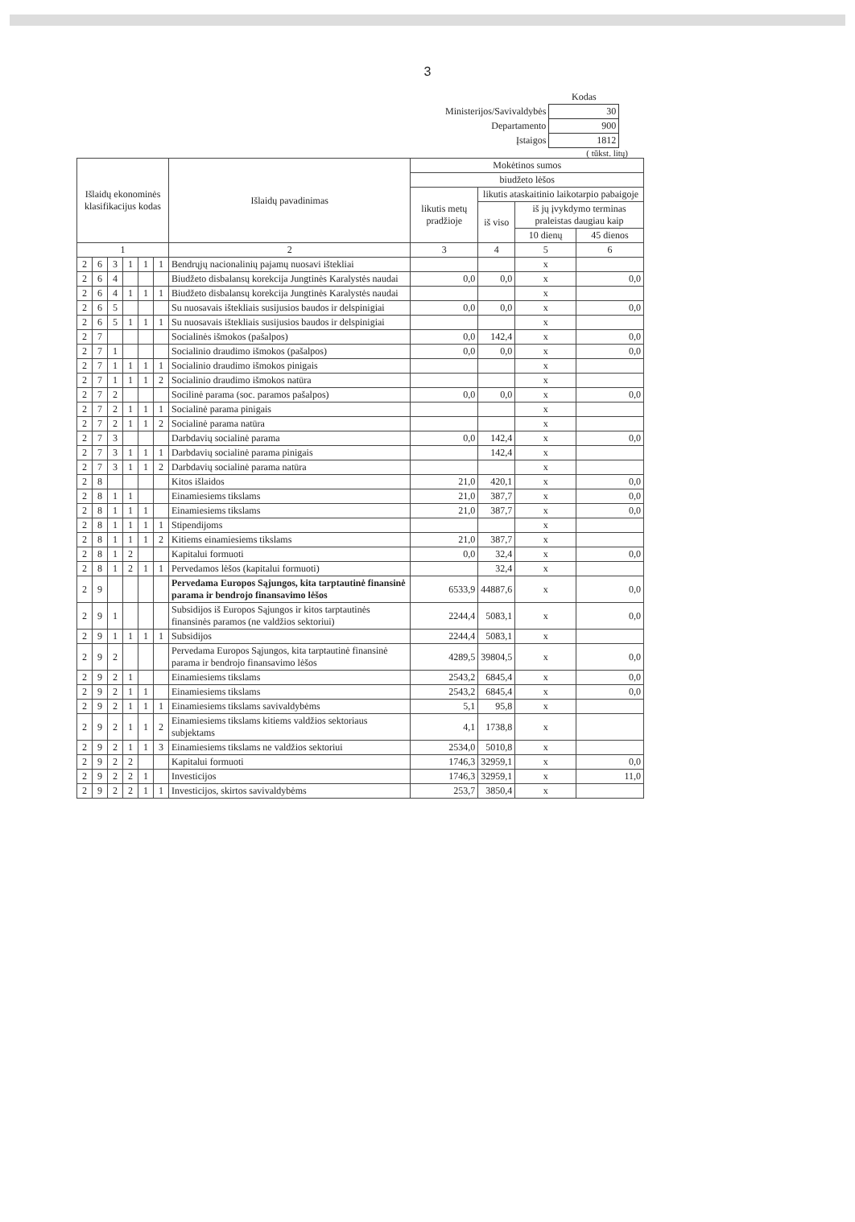3
| | Kodas |
| Ministerijos/Savivaldybės | 30 |
| Departamento | 900 |
| Įstaigos | 1812 |
( tūkst. litų)
| Išlaidų ekonominės klasifikacijus kodas | | | | | | Išlaidų pavadinimas | Mokėtinos sumos | | | |
| --- | --- | --- | --- | --- | --- | --- | --- | --- | --- | --- |
| | | | | | | | biudžeto lėšos | | | |
| | | | | | | | likutis metų pradžioje | likutis ataskaitinio laikotarpio pabaigoje | | |
| | | | | | | | | iš viso | iš jų įvykdymo terminas praleistas daugiau kaip | |
| | | | | | | | | | 10 dienų | 45 dienos |
| 1 | | | | | | 2 | 3 | 4 | 5 | 6 |
| 2 | 6 | 3 | 1 | 1 | 1 | Bendrųjų nacionalinių pajamų nuosavi ištekliai | | | x | |
| 2 | 6 | 4 | | | | Biudžeto disbalansų korekcija Jungtinės Karalystės naudai | 0,0 | 0,0 | x | 0,0 |
| 2 | 6 | 4 | 1 | 1 | 1 | Biudžeto disbalansų korekcija Jungtinės Karalystės naudai | | | x | |
| 2 | 6 | 5 | | | | Su nuosavais ištekliais susijusios baudos ir delspinigiai | 0,0 | 0,0 | x | 0,0 |
| 2 | 6 | 5 | 1 | 1 | 1 | Su nuosavais ištekliais susijusios baudos ir delspinigiai | | | x | |
| 2 | 7 | | | | | Socialinės išmokos (pašalpos) | 0,0 | 142,4 | x | 0,0 |
| 2 | 7 | 1 | | | | Socialinio draudimo išmokos (pašalpos) | 0,0 | 0,0 | x | 0,0 |
| 2 | 7 | 1 | 1 | 1 | 1 | Socialinio draudimo išmokos pinigais | | | x | |
| 2 | 7 | 1 | 1 | 1 | 2 | Socialinio draudimo išmokos natūra | | | x | |
| 2 | 7 | 2 | | | | Socilinė parama (soc. paramos pašalpos) | 0,0 | 0,0 | x | 0,0 |
| 2 | 7 | 2 | 1 | 1 | 1 | Socialinė parama pinigais | | | x | |
| 2 | 7 | 2 | 1 | 1 | 2 | Socialinė parama natūra | | | x | |
| 2 | 7 | 3 | | | | Darbdavių socialinė parama | 0,0 | 142,4 | x | 0,0 |
| 2 | 7 | 3 | 1 | 1 | 1 | Darbdavių socialinė parama pinigais | | 142,4 | x | |
| 2 | 7 | 3 | 1 | 1 | 2 | Darbdavių socialinė parama natūra | | | x | |
| 2 | 8 | | | | | Kitos išlaidos | 21,0 | 420,1 | x | 0,0 |
| 2 | 8 | 1 | 1 | | | Einamiesiems tikslams | 21,0 | 387,7 | x | 0,0 |
| 2 | 8 | 1 | 1 | 1 | | Einamiesiems tikslams | 21,0 | 387,7 | x | 0,0 |
| 2 | 8 | 1 | 1 | 1 | 1 | Stipendijoms | | | x | |
| 2 | 8 | 1 | 1 | 1 | 2 | Kitiems einamiesiems tikslams | 21,0 | 387,7 | x | |
| 2 | 8 | 1 | 2 | | | Kapitalui formuoti | 0,0 | 32,4 | x | 0,0 |
| 2 | 8 | 1 | 2 | 1 | 1 | Pervedamos lėšos (kapitalui formuoti) | | 32,4 | x | |
| 2 | 9 | | | | | Pervedama Europos Sąjungos, kita tarptautinė finansinė parama ir bendrojo finansavimo lėšos | 6533,9 | 44887,6 | x | 0,0 |
| 2 | 9 | 1 | | | | Subsidijos iš Europos Sąjungos ir kitos tarptautinės finansinės paramos (ne valdžios sektoriui) | 2244,4 | 5083,1 | x | 0,0 |
| 2 | 9 | 1 | 1 | 1 | 1 | Subsidijos | 2244,4 | 5083,1 | x | |
| 2 | 9 | 2 | | | | Pervedama Europos Sąjungos, kita tarptautinė finansinė parama ir bendrojo finansavimo lėšos | 4289,5 | 39804,5 | x | 0,0 |
| 2 | 9 | 2 | 1 | | | Einamiesiems tikslams | 2543,2 | 6845,4 | x | 0,0 |
| 2 | 9 | 2 | 1 | 1 | | Einamiesiems tikslams | 2543,2 | 6845,4 | x | 0,0 |
| 2 | 9 | 2 | 1 | 1 | 1 | Einamiesiems tikslams savivaldybėms | 5,1 | 95,8 | x | |
| 2 | 9 | 2 | 1 | 1 | 2 | Einamiesiems tikslams kitiems valdžios sektoriaus subjektams | 4,1 | 1738,8 | x | |
| 2 | 9 | 2 | 1 | 1 | 3 | Einamiesiems tikslams ne valdžios sektoriui | 2534,0 | 5010,8 | x | |
| 2 | 9 | 2 | 2 | | | Kapitalui formuoti | 1746,3 | 32959,1 | x | 0,0 |
| 2 | 9 | 2 | 2 | 1 | | Investicijos | 1746,3 | 32959,1 | x | 11,0 |
| 2 | 9 | 2 | 2 | 1 | 1 | Investicijos, skirtos savivaldybėms | 253,7 | 3850,4 | x | |